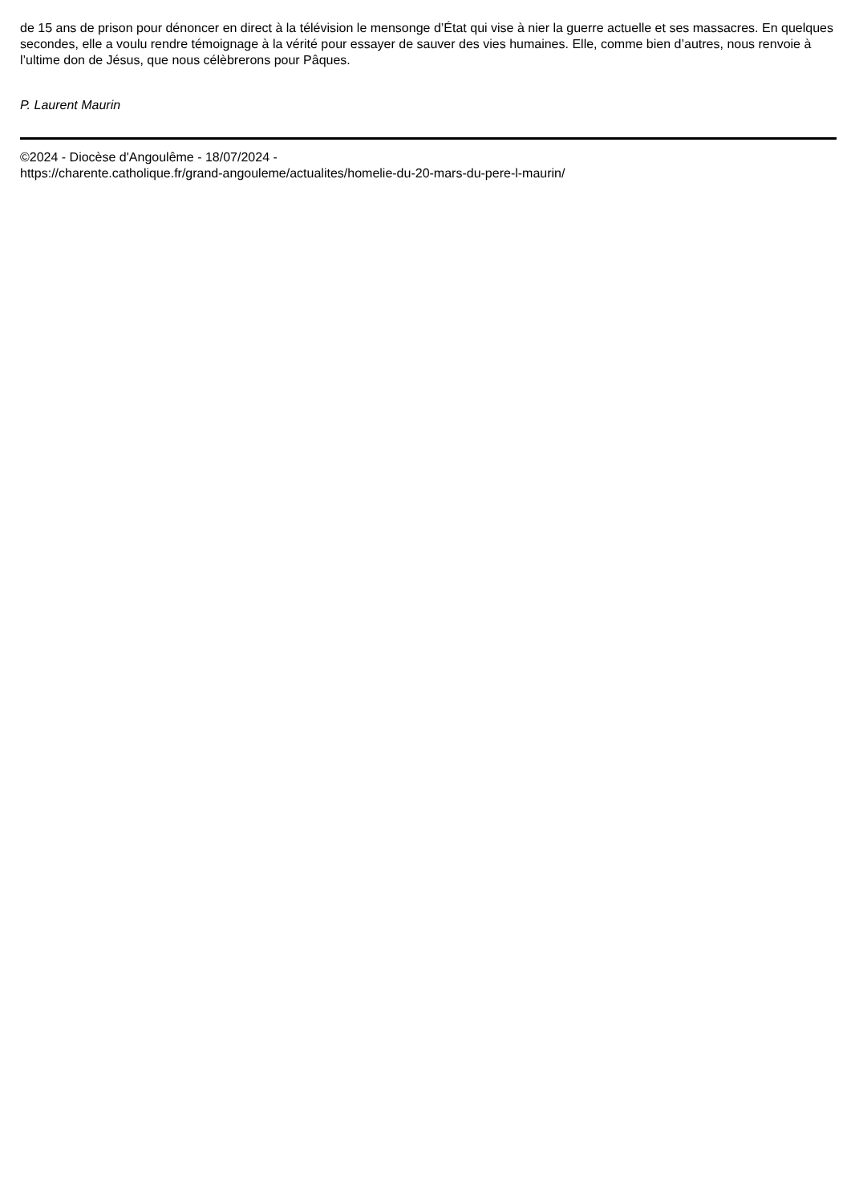de 15 ans de prison pour dénoncer en direct à la télévision le mensonge d’État qui vise à nier la guerre actuelle et ses massacres. En quelques secondes, elle a voulu rendre témoignage à la vérité pour essayer de sauver des vies humaines. Elle, comme bien d’autres, nous renvoie à l’ultime don de Jésus, que nous célèbrerons pour Pâques.
P. Laurent Maurin
©2024 - Diocèse d'Angoulême - 18/07/2024 -
https://charente.catholique.fr/grand-angouleme/actualites/homelie-du-20-mars-du-pere-l-maurin/